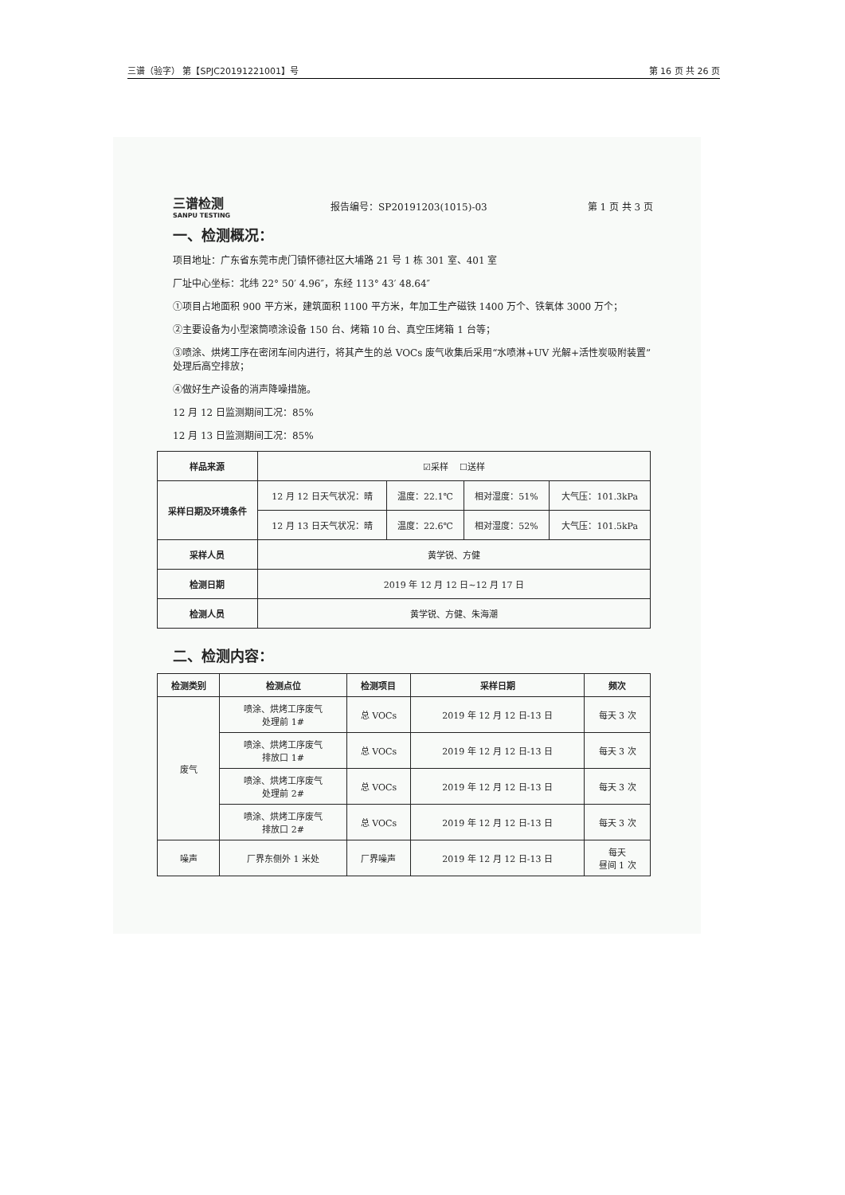三谱（验字） 第【SPJC20191221001】号 第 16 页 共 26 页
三谱检测
SANPU TESTING
报告编号：SP20191203(1015)-03 第 1 页 共 3 页
一、检测概况：
项目地址：广东省东莞市虎门镇怀德社区大埔路 21 号 1 栋 301 室、401 室
厂址中心坐标：北纬 22° 50′ 4.96″，东经 113° 43′ 48.64″
①项目占地面积 900 平方米，建筑面积 1100 平方米，年加工生产磁铁 1400 万个、铁氧体 3000 万个；
②主要设备为小型滚筒喷涂设备 150 台、烤箱 10 台、真空压烤箱 1 台等；
③喷涂、烘烤工序在密闭车间内进行，将其产生的总 VOCs 废气收集后采用“水喷淋+UV 光解+活性炭吸附装置”处理后高空排放；
④做好生产设备的消声降噪措施。
12 月 12 日监测期间工况：85%
12 月 13 日监测期间工况：85%
| 样品来源 | ☑采样 ☐送样 | | | |
| 采样日期及环境条件 | 12 月 12 日天气状况：晴 | 温度：22.1℃ | 相对湿度：51% | 大气压：101.3kPa |
| | 12 月 13 日天气状况：晴 | 温度：22.6℃ | 相对湿度：52% | 大气压：101.5kPa |
| 采样人员 | 黄学锐、方健 | | | |
| 检测日期 | 2019 年 12 月 12 日~12 月 17 日 | | | |
| 检测人员 | 黄学锐、方健、朱海潮 | | | |
二、检测内容：
| 检测类别 | 检测点位 | 检测项目 | 采样日期 | 频次 |
| --- | --- | --- | --- | --- |
| 废气 | 喷涂、烘烤工序废气 处理前 1# | 总 VOCs | 2019 年 12 月 12 日-13 日 | 每天 3 次 |
| | 喷涂、烘烤工序废气 排放口 1# | 总 VOCs | 2019 年 12 月 12 日-13 日 | 每天 3 次 |
| | 喷涂、烘烤工序废气 处理前 2# | 总 VOCs | 2019 年 12 月 12 日-13 日 | 每天 3 次 |
| | 喷涂、烘烤工序废气 排放口 2# | 总 VOCs | 2019 年 12 月 12 日-13 日 | 每天 3 次 |
| 噪声 | 厂界东侧外 1 米处 | 厂界噪声 | 2019 年 12 月 12 日-13 日 | 每天 昼间 1 次 |